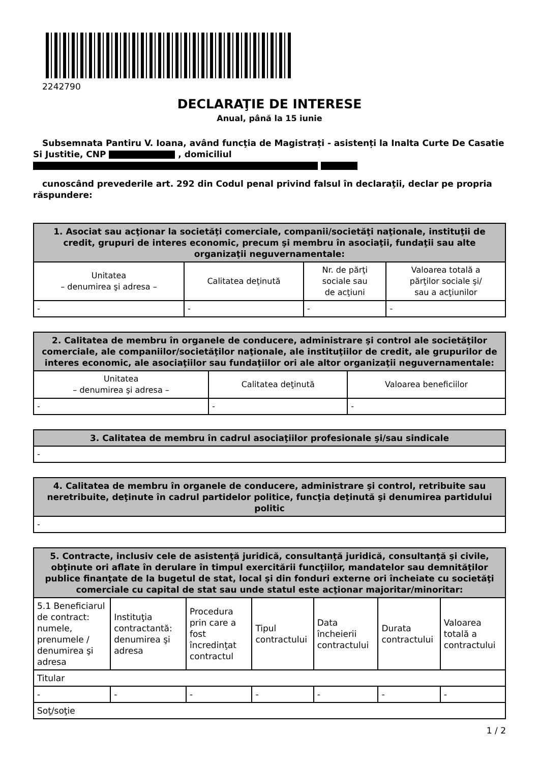2242790
DECLARAŢIE DE INTERESE
Anual, până la 15 iunie
Subsemnata Pantiru V. Ioana, având funcţia de Magistrați - asistenți la Inalta Curte De Casatie Si Justitie, CNP , domiciliul
cunoscând prevederile art. 292 din Codul penal privind falsul în declaraţii, declar pe propria răspundere:
| 1. Asociat sau acţionar la societăţi comerciale, companii/societăţi naţionale, instituţii de credit, grupuri de interes economic, precum şi membru în asociaţii, fundaţii sau alte organizaţii neguvernamentale: | | | |
| --- | --- | --- | --- |
| Unitatea – denumirea şi adresa – | Calitatea deţinută | Nr. de părţi sociale sau de acţiuni | Valoarea totală a părţilor sociale şi/ sau a acţiunilor |
| - | - | - | - |
| 2. Calitatea de membru în organele de conducere, administrare şi control ale societăţilor comerciale, ale companiilor/societăţilor naţionale, ale instituţiilor de credit, ale grupurilor de interes economic, ale asociaţiilor sau fundaţiilor ori ale altor organizaţii neguvernamentale: | | |
| --- | --- | --- |
| Unitatea – denumirea şi adresa – | Calitatea deţinută | Valoarea beneficiilor |
| - | - | - |
| 3. Calitatea de membru în cadrul asociaţiilor profesionale şi/sau sindicale |
| --- |
| - |
| 4. Calitatea de membru în organele de conducere, administrare şi control, retribuite sau neretribuite, deţinute în cadrul partidelor politice, funcţia deţinută şi denumirea partidului politic |
| --- |
| - |
| 5. Contracte, inclusiv cele de asistenţă juridică, consultanţă juridică, consultanţă şi civile, obţinute ori aflate în derulare în timpul exercitării funcţiilor, mandatelor sau demnităţilor publice finanţate de la bugetul de stat, local şi din fonduri externe ori încheiate cu societăţi comerciale cu capital de stat sau unde statul este acţionar majoritar/minoritar: | | | | | | |
| --- | --- | --- | --- | --- | --- | --- |
| 5.1 Beneficiarul de contract: numele, prenumele / denumirea şi adresa | Instituţia contractantă: denumirea şi adresa | Procedura prin care a fost încredinţat contractul | Tipul contractului | Data încheierii contractului | Durata contractului | Valoarea totală a contractului |
| Titular | | | | | | |
| - | - | - | - | - | - | - |
| Soţ/soţie | | | | | | |
1 / 2